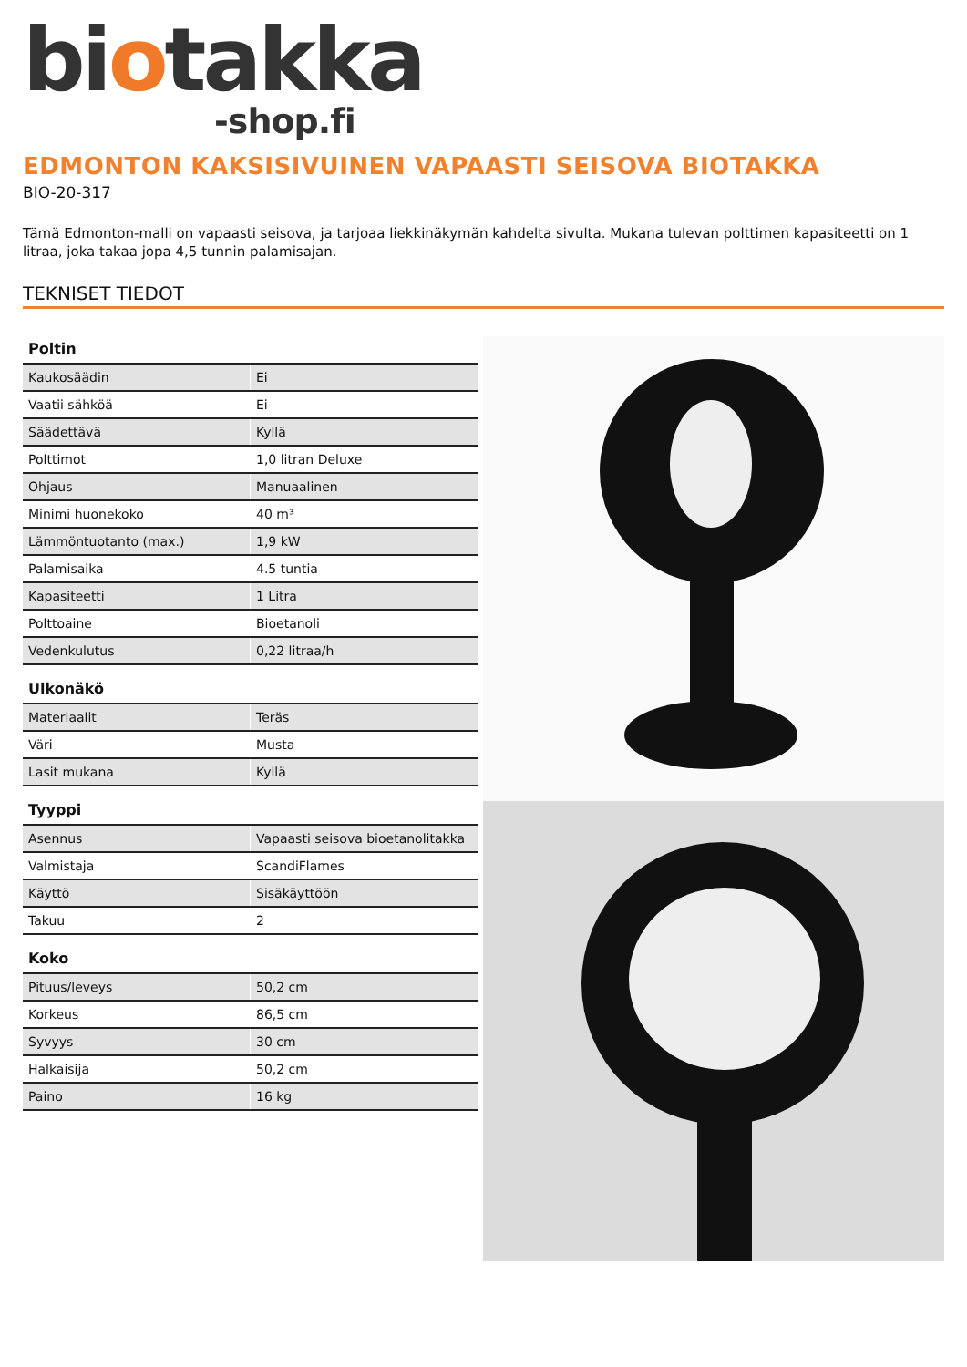biotakka
-shop.fi
EDMONTON KAKSISIVUINEN VAPAASTI SEISOVA BIOTAKKA
BIO-20-317
Tämä Edmonton-malli on vapaasti seisova, ja tarjoaa liekkinäkymän kahdelta sivulta. Mukana tulevan polttimen kapasiteetti on 1 litraa, joka takaa jopa 4,5 tunnin palamisajan.
TEKNISET TIEDOT
Poltin
| Kaukosäädin | Ei |
| Vaatii sähköä | Ei |
| Säädettävä | Kyllä |
| Polttimot | 1,0 litran Deluxe |
| Ohjaus | Manuaalinen |
| Minimi huonekoko | 40 m³ |
| Lämmöntuotanto (max.) | 1,9 kW |
| Palamisaika | 4.5 tuntia |
| Kapasiteetti | 1 Litra |
| Polttoaine | Bioetanoli |
| Vedenkulutus | 0,22 litraa/h |
Ulkonäkö
| Materiaalit | Teräs |
| Väri | Musta |
| Lasit mukana | Kyllä |
Tyyppi
| Asennus | Vapaasti seisova bioetanolitakka |
| Valmistaja | ScandiFlames |
| Käyttö | Sisäkäyttöön |
| Takuu | 2 |
Koko
| Pituus/leveys | 50,2 cm |
| Korkeus | 86,5 cm |
| Syvyys | 30 cm |
| Halkaisija | 50,2 cm |
| Paino | 16 kg |